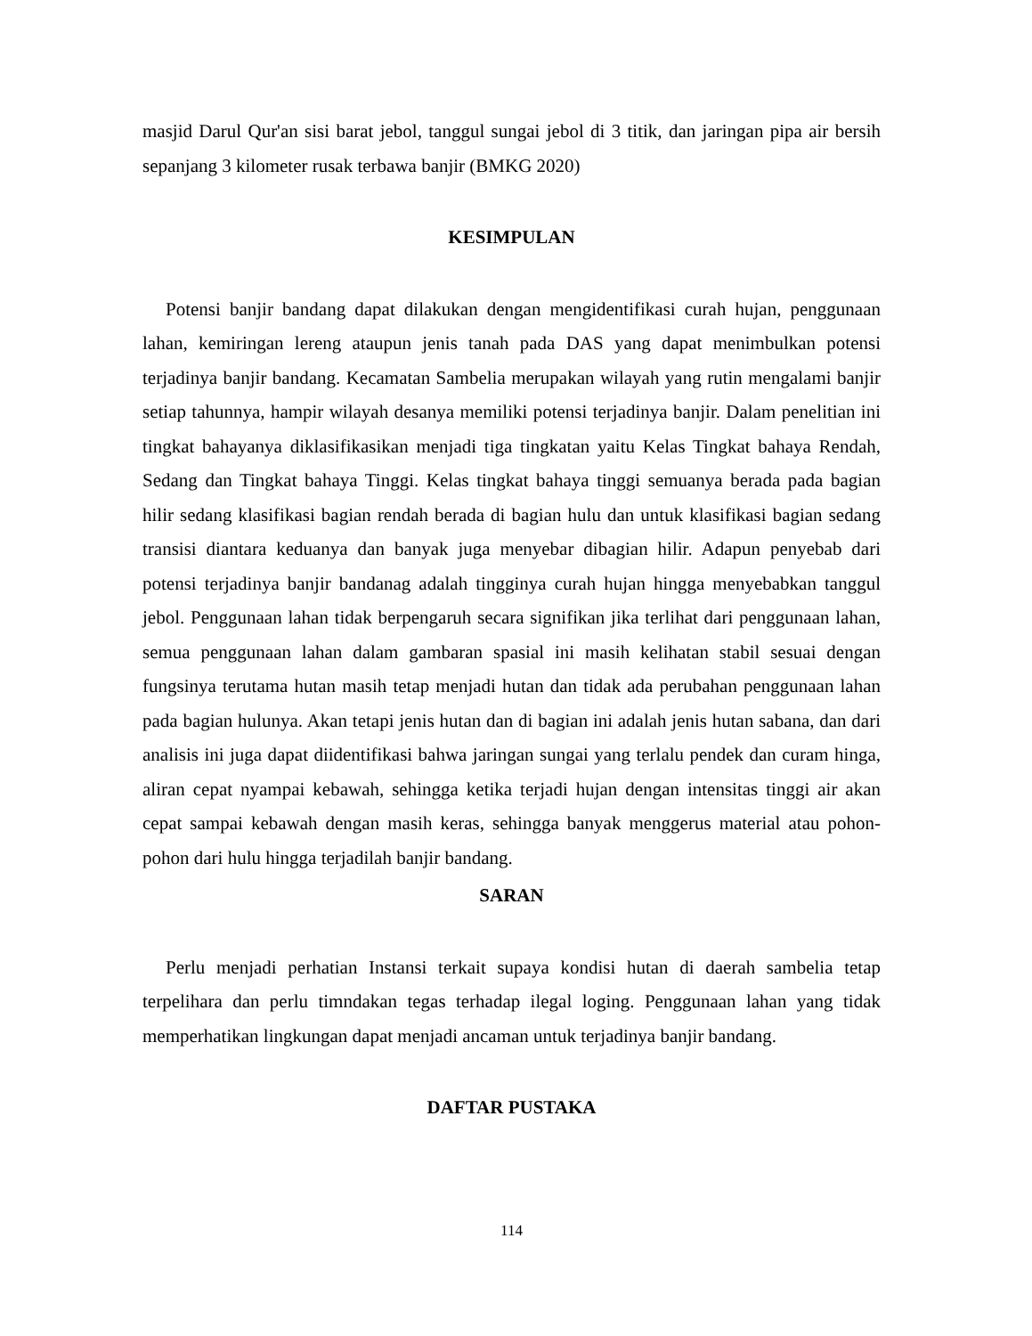masjid Darul Qur'an sisi barat jebol, tanggul sungai jebol di 3 titik, dan jaringan pipa air bersih sepanjang 3 kilometer rusak terbawa banjir (BMKG 2020)
KESIMPULAN
Potensi banjir bandang dapat dilakukan dengan mengidentifikasi curah hujan, penggunaan lahan, kemiringan lereng ataupun jenis tanah pada DAS yang dapat menimbulkan potensi terjadinya banjir bandang. Kecamatan Sambelia merupakan wilayah yang rutin mengalami banjir setiap tahunnya, hampir wilayah desanya memiliki potensi terjadinya banjir. Dalam penelitian ini tingkat bahayanya diklasifikasikan menjadi tiga tingkatan yaitu Kelas Tingkat bahaya Rendah, Sedang dan Tingkat bahaya Tinggi. Kelas tingkat bahaya tinggi semuanya berada pada bagian hilir sedang klasifikasi bagian rendah berada di bagian hulu dan untuk klasifikasi bagian sedang transisi diantara keduanya dan banyak juga menyebar dibagian hilir. Adapun penyebab dari potensi terjadinya banjir bandanag adalah tingginya curah hujan hingga menyebabkan tanggul jebol. Penggunaan lahan tidak berpengaruh secara signifikan jika terlihat dari penggunaan lahan, semua penggunaan lahan dalam gambaran spasial ini masih kelihatan stabil sesuai dengan fungsinya terutama hutan masih tetap menjadi hutan dan tidak ada perubahan penggunaan lahan pada bagian hulunya. Akan tetapi jenis hutan dan di bagian ini adalah jenis hutan sabana, dan dari analisis ini juga dapat diidentifikasi bahwa jaringan sungai yang terlalu pendek dan curam hinga, aliran cepat nyampai kebawah, sehingga ketika terjadi hujan dengan intensitas tinggi air akan cepat sampai kebawah dengan masih keras, sehingga banyak menggerus material atau pohon-pohon dari hulu hingga terjadilah banjir bandang.
SARAN
Perlu menjadi perhatian Instansi terkait supaya kondisi hutan di daerah sambelia tetap terpelihara dan perlu timndakan tegas terhadap ilegal loging. Penggunaan lahan yang tidak memperhatikan lingkungan dapat menjadi ancaman untuk terjadinya banjir bandang.
DAFTAR PUSTAKA
114